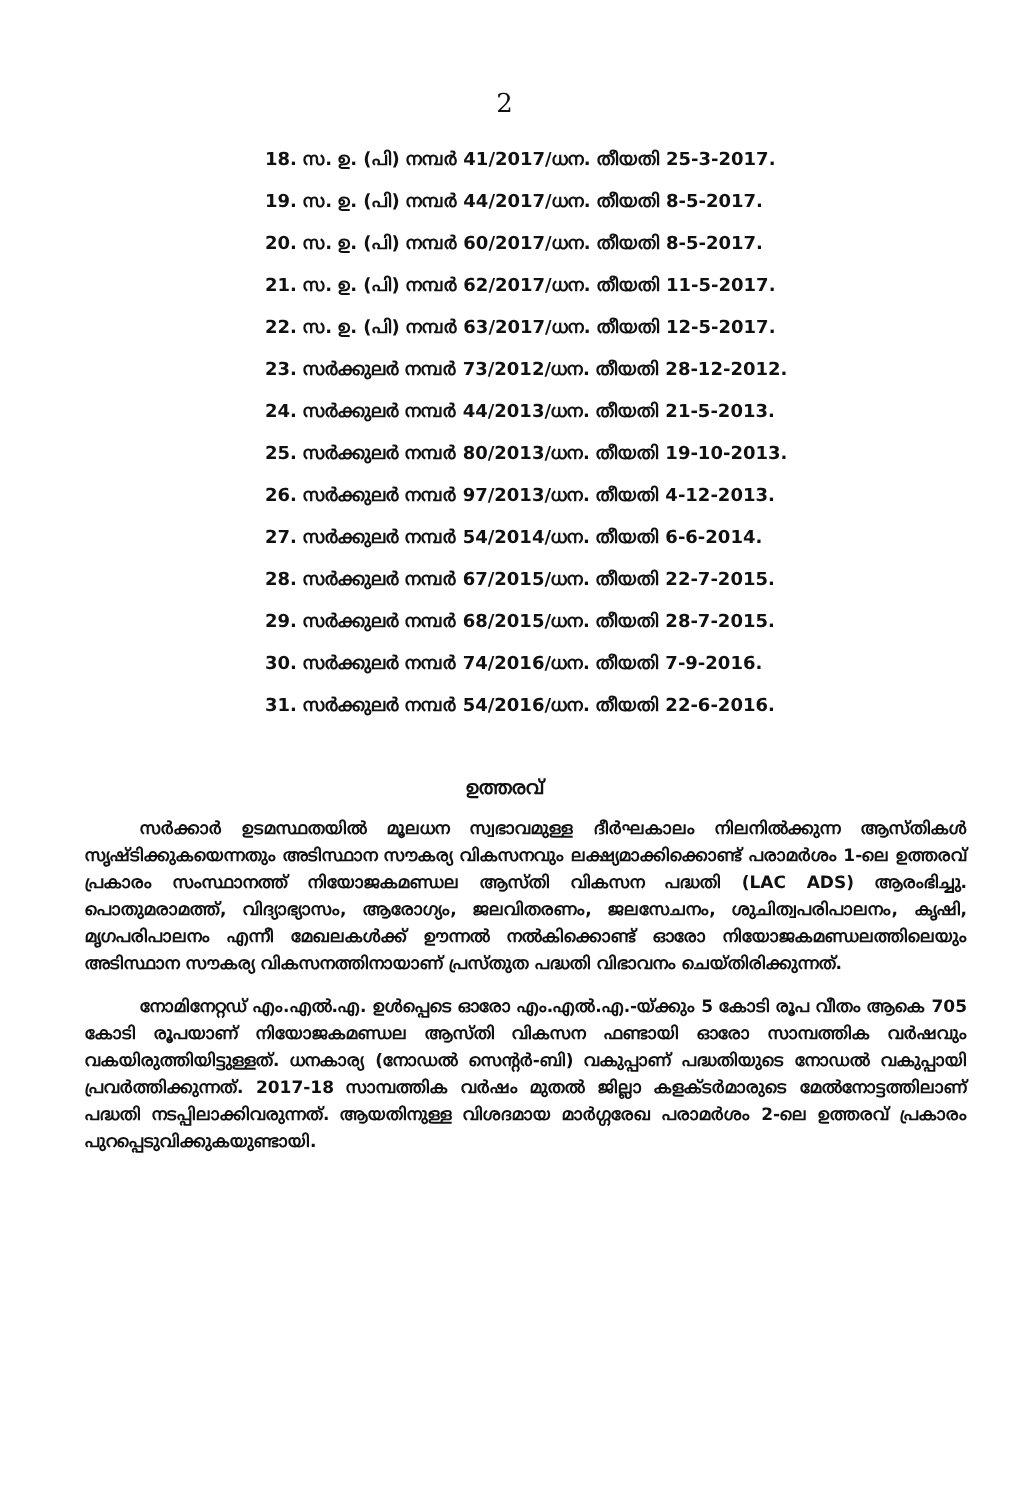2
18. സ. ഉ. (പി) നമ്പർ 41/2017/ധന. തീയതി 25-3-2017.
19. സ. ഉ. (പി) നമ്പർ 44/2017/ധന. തീയതി 8-5-2017.
20. സ. ഉ. (പി) നമ്പർ 60/2017/ധന. തീയതി 8-5-2017.
21. സ. ഉ. (പി) നമ്പർ 62/2017/ധന. തീയതി 11-5-2017.
22. സ. ഉ. (പി) നമ്പർ 63/2017/ധന. തീയതി 12-5-2017.
23. സർക്കുലർ നമ്പർ 73/2012/ധന. തീയതി 28-12-2012.
24. സർക്കുലർ നമ്പർ 44/2013/ധന. തീയതി 21-5-2013.
25. സർക്കുലർ നമ്പർ 80/2013/ധന. തീയതി 19-10-2013.
26. സർക്കുലർ നമ്പർ 97/2013/ധന. തീയതി 4-12-2013.
27. സർക്കുലർ നമ്പർ 54/2014/ധന. തീയതി 6-6-2014.
28. സർക്കുലർ നമ്പർ 67/2015/ധന. തീയതി 22-7-2015.
29. സർക്കുലർ നമ്പർ 68/2015/ധന. തീയതി 28-7-2015.
30. സർക്കുലർ നമ്പർ 74/2016/ധന. തീയതി 7-9-2016.
31. സർക്കുലർ നമ്പർ 54/2016/ധന. തീയതി 22-6-2016.
ഉത്തരവ്
സർക്കാർ ഉടമസ്ഥതയിൽ മൂലധന സ്വഭാവമുള്ള ദീർഘകാലം നിലനിൽക്കുന്ന ആസ്തികൾ സൃഷ്ടിക്കുകയെന്നതും അടിസ്ഥാന സൗകര്യ വികസനവും ലക്ഷ്യമാക്കിക്കൊണ്ട് പരാമർശം 1-ലെ ഉത്തരവ് പ്രകാരം സംസ്ഥാനത്ത് നിയോജകമണ്ഡല ആസ്തി വികസന പദ്ധതി (LAC ADS) ആരംഭിച്ചു. പൊതുമരാമത്ത്, വിദ്യാഭ്യാസം, ആരോഗ്യം, ജലവിതരണം, ജലസേചനം, ശുചിത്വപരിപാലനം, കൃഷി, മൃഗപരിപാലനം എന്നീ മേഖലകൾക്ക് ഊന്നൽ നൽകിക്കൊണ്ട് ഓരോ നിയോജകമണ്ഡലത്തിലെയും അടിസ്ഥാന സൗകര്യ വികസനത്തിനായാണ് പ്രസ്തുത പദ്ധതി വിഭാവനം ചെയ്തിരിക്കുന്നത്.
നോമിനേറ്റഡ് എം.എൽ.എ. ഉൾപ്പെടെ ഓരോ എം.എൽ.എ.-യ്ക്കും 5 കോടി രൂപ വീതം ആകെ 705 കോടി രൂപയാണ് നിയോജകമണ്ഡല ആസ്തി വികസന ഫണ്ടായി ഓരോ സാമ്പത്തിക വർഷവും വകയിരുത്തിയിട്ടുള്ളത്. ധനകാര്യ (നോഡൽ സെന്റർ-ബി) വകുപ്പാണ് പദ്ധതിയുടെ നോഡൽ വകുപ്പായി പ്രവർത്തിക്കുന്നത്. 2017-18 സാമ്പത്തിക വർഷം മുതൽ ജില്ലാ കളക്ടർമാരുടെ മേൽനോട്ടത്തിലാണ് പദ്ധതി നടപ്പിലാക്കിവരുന്നത്. ആയതിനുള്ള വിശദമായ മാർഗ്ഗരേഖ പരാമർശം 2-ലെ ഉത്തരവ് പ്രകാരം പുറപ്പെടുവിക്കുകയുണ്ടായി.